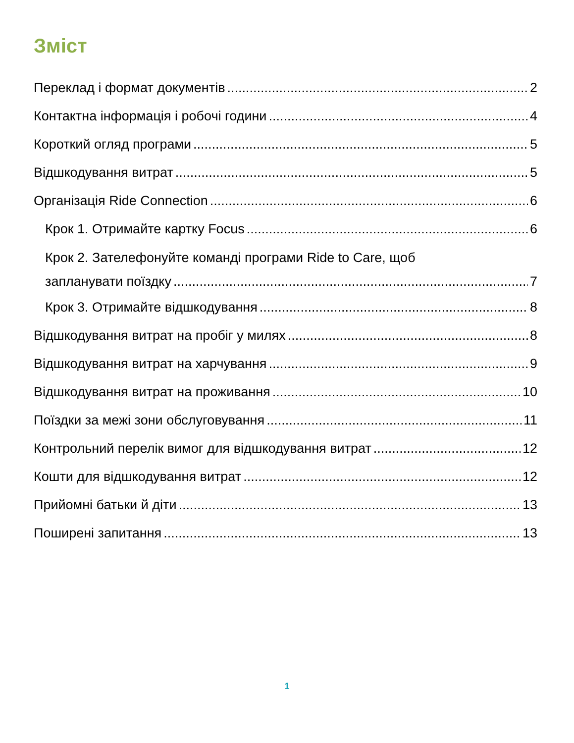Зміст
Переклад і формат документів 2
Контактна інформація і робочі години 4
Короткий огляд програми 5
Відшкодування витрат 5
Організація Ride Connection 6
Крок 1. Отримайте картку Focus 6
Крок 2. Зателефонуйте команді програми Ride to Care, щоб
запланувати поїздку 7
Крок 3. Отримайте відшкодування 8
Відшкодування витрат на пробіг у милях 8
Відшкодування витрат на харчування 9
Відшкодування витрат на проживання 10
Поїздки за межі зони обслуговування 11
Контрольний перелік вимог для відшкодування витрат 12
Кошти для відшкодування витрат 12
Прийомні батьки й діти 13
Поширені запитання 13
1